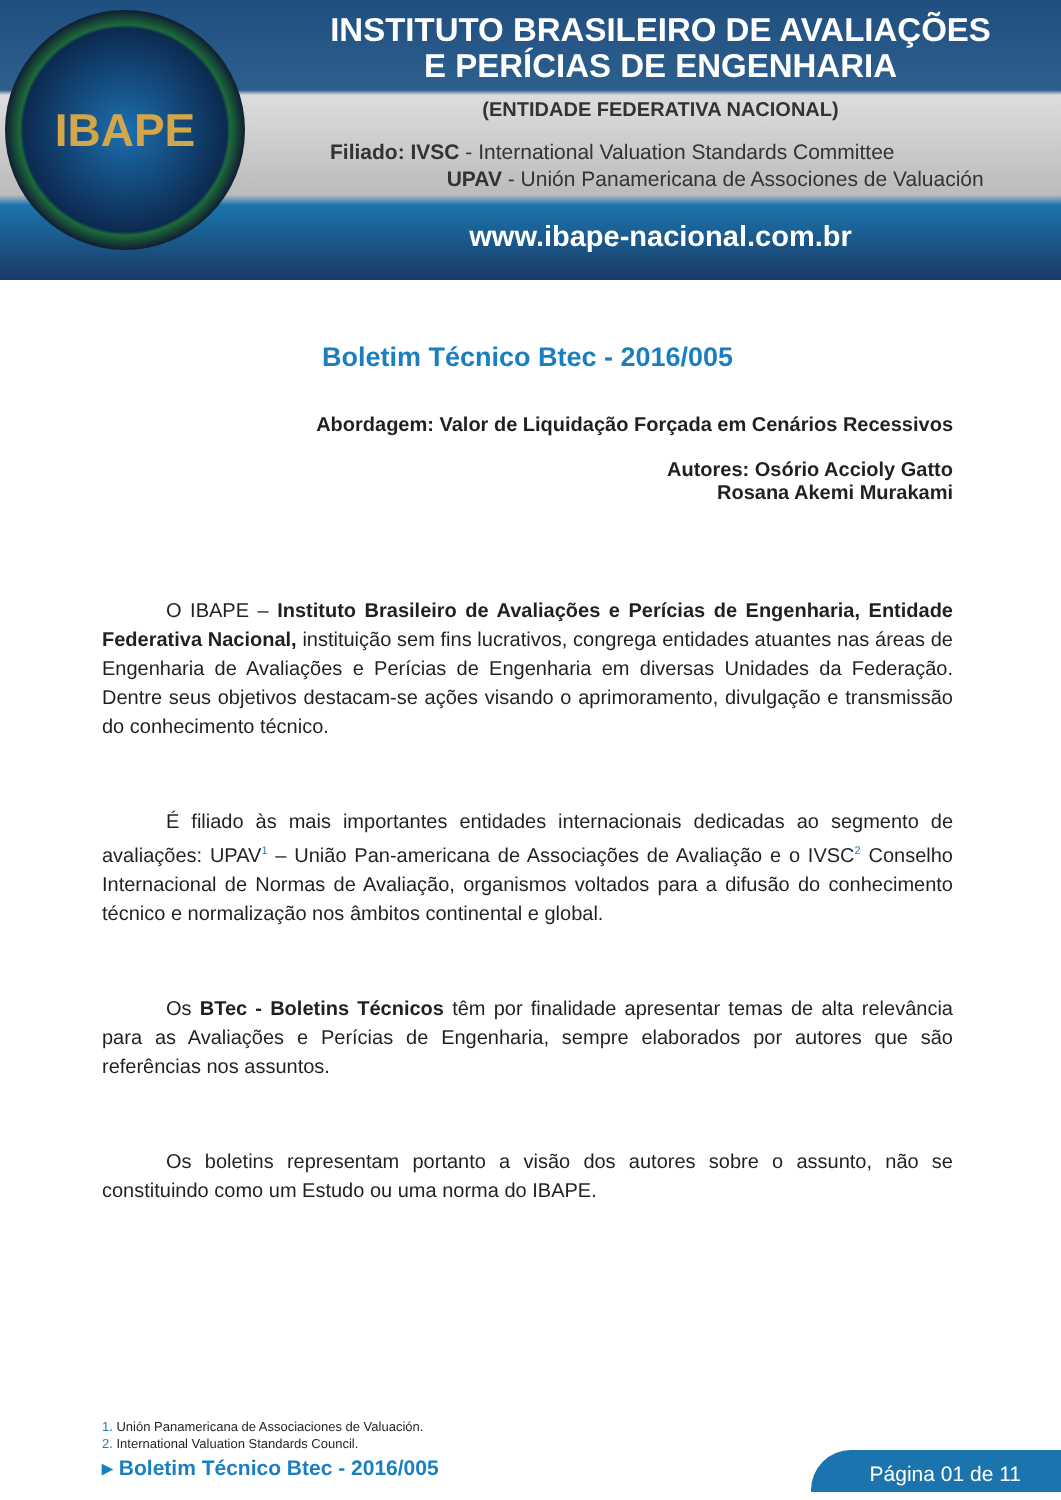IBAPE
INSTITUTO BRASILEIRO DE AVALIAÇÕES
E PERÍCIAS DE ENGENHARIA
(ENTIDADE FEDERATIVA NACIONAL)
Filiado: IVSC - International Valuation Standards Committee
UPAV - Unión Panamericana de Associones de Valuación
www.ibape-nacional.com.br
Boletim Técnico Btec - 2016/005
Abordagem: Valor de Liquidação Forçada em Cenários Recessivos
Autores: Osório Accioly Gatto
Rosana Akemi Murakami
O IBAPE – Instituto Brasileiro de Avaliações e Perícias de Engenharia, Entidade Federativa Nacional, instituição sem fins lucrativos, congrega entidades atuantes nas áreas de Engenharia de Avaliações e Perícias de Engenharia em diversas Unidades da Federação. Dentre seus objetivos destacam-se ações visando o aprimoramento, divulgação e transmissão do conhecimento técnico.
É filiado às mais importantes entidades internacionais dedicadas ao segmento de avaliações: UPAV<sup>1</sup> – União Pan-americana de Associações de Avaliação e o IVSC<sup>2</sup> Conselho Internacional de Normas de Avaliação, organismos voltados para a difusão do conhecimento técnico e normalização nos âmbitos continental e global.
Os BTec - Boletins Técnicos têm por finalidade apresentar temas de alta relevância para as Avaliações e Perícias de Engenharia, sempre elaborados por autores que são referências nos assuntos.
Os boletins representam portanto a visão dos autores sobre o assunto, não se constituindo como um Estudo ou uma norma do IBAPE.
1. Unión Panamericana de Associaciones de Valuación.
2. International Valuation Standards Council.
▸ Boletim Técnico Btec - 2016/005
Página 01 de 11